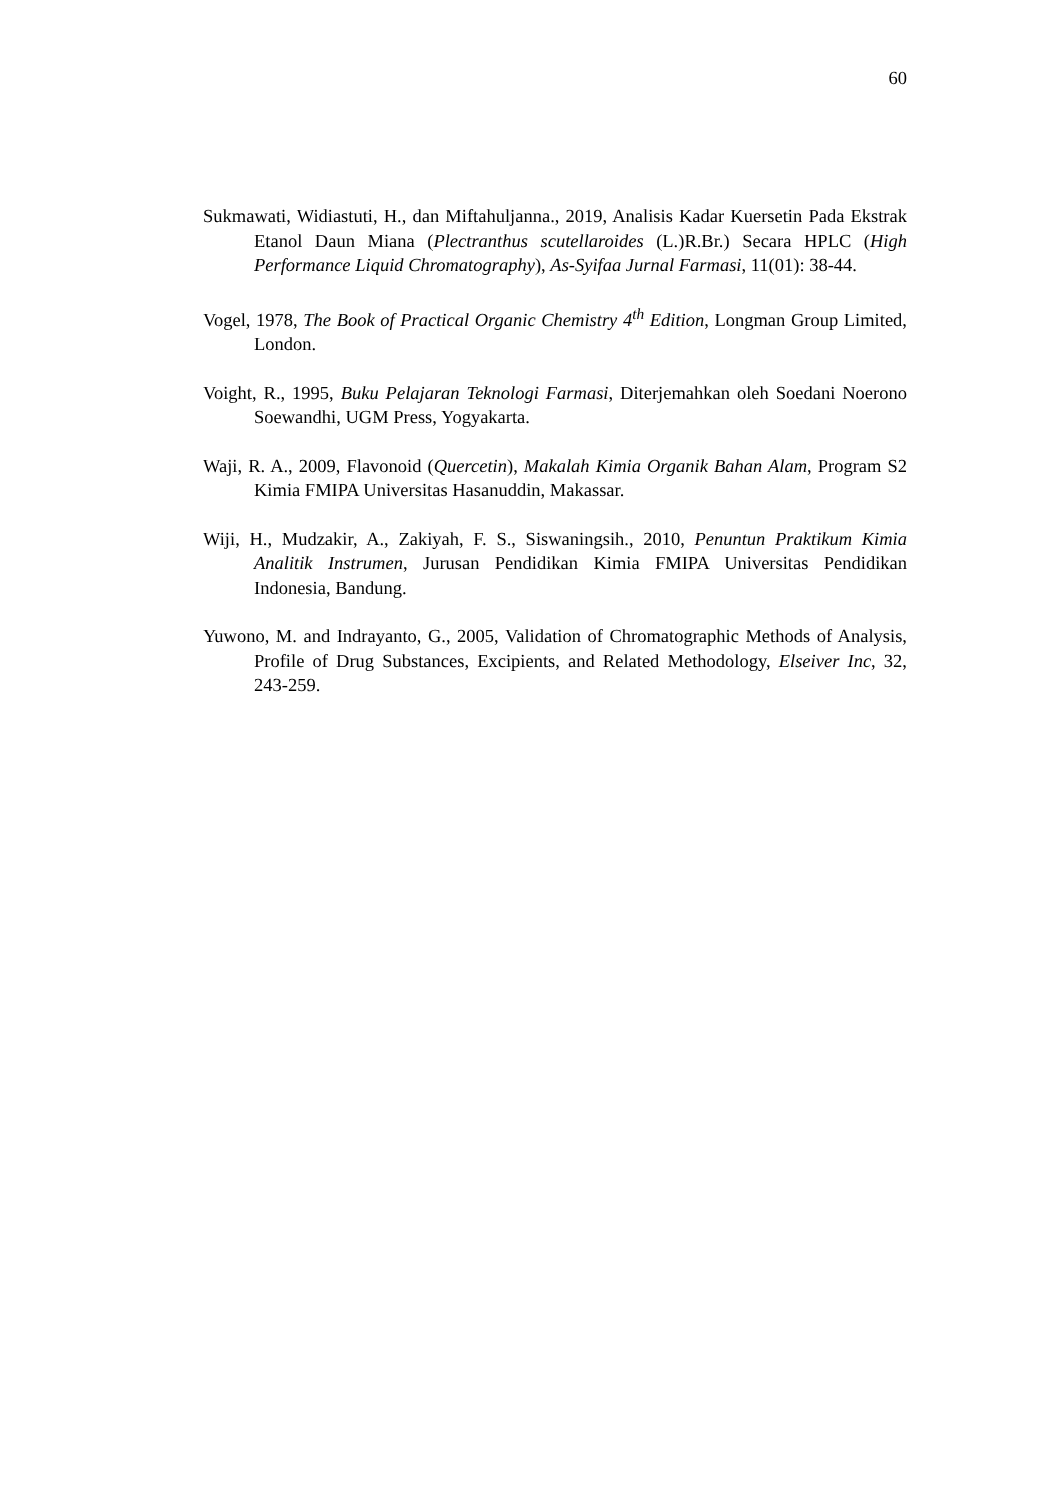60
Sukmawati, Widiastuti, H., dan Miftahuljanna., 2019, Analisis Kadar Kuersetin Pada Ekstrak Etanol Daun Miana (Plectranthus scutellaroides (L.)R.Br.) Secara HPLC (High Performance Liquid Chromatography), As-Syifaa Jurnal Farmasi, 11(01): 38-44.
Vogel, 1978, The Book of Practical Organic Chemistry 4<sup>th</sup> Edition, Longman Group Limited, London.
Voight, R., 1995, Buku Pelajaran Teknologi Farmasi, Diterjemahkan oleh Soedani Noerono Soewandhi, UGM Press, Yogyakarta.
Waji, R. A., 2009, Flavonoid (Quercetin), Makalah Kimia Organik Bahan Alam, Program S2 Kimia FMIPA Universitas Hasanuddin, Makassar.
Wiji, H., Mudzakir, A., Zakiyah, F. S., Siswaningsih., 2010, Penuntun Praktikum Kimia Analitik Instrumen, Jurusan Pendidikan Kimia FMIPA Universitas Pendidikan Indonesia, Bandung.
Yuwono, M. and Indrayanto, G., 2005, Validation of Chromatographic Methods of Analysis, Profile of Drug Substances, Excipients, and Related Methodology, Elseiver Inc, 32, 243-259.